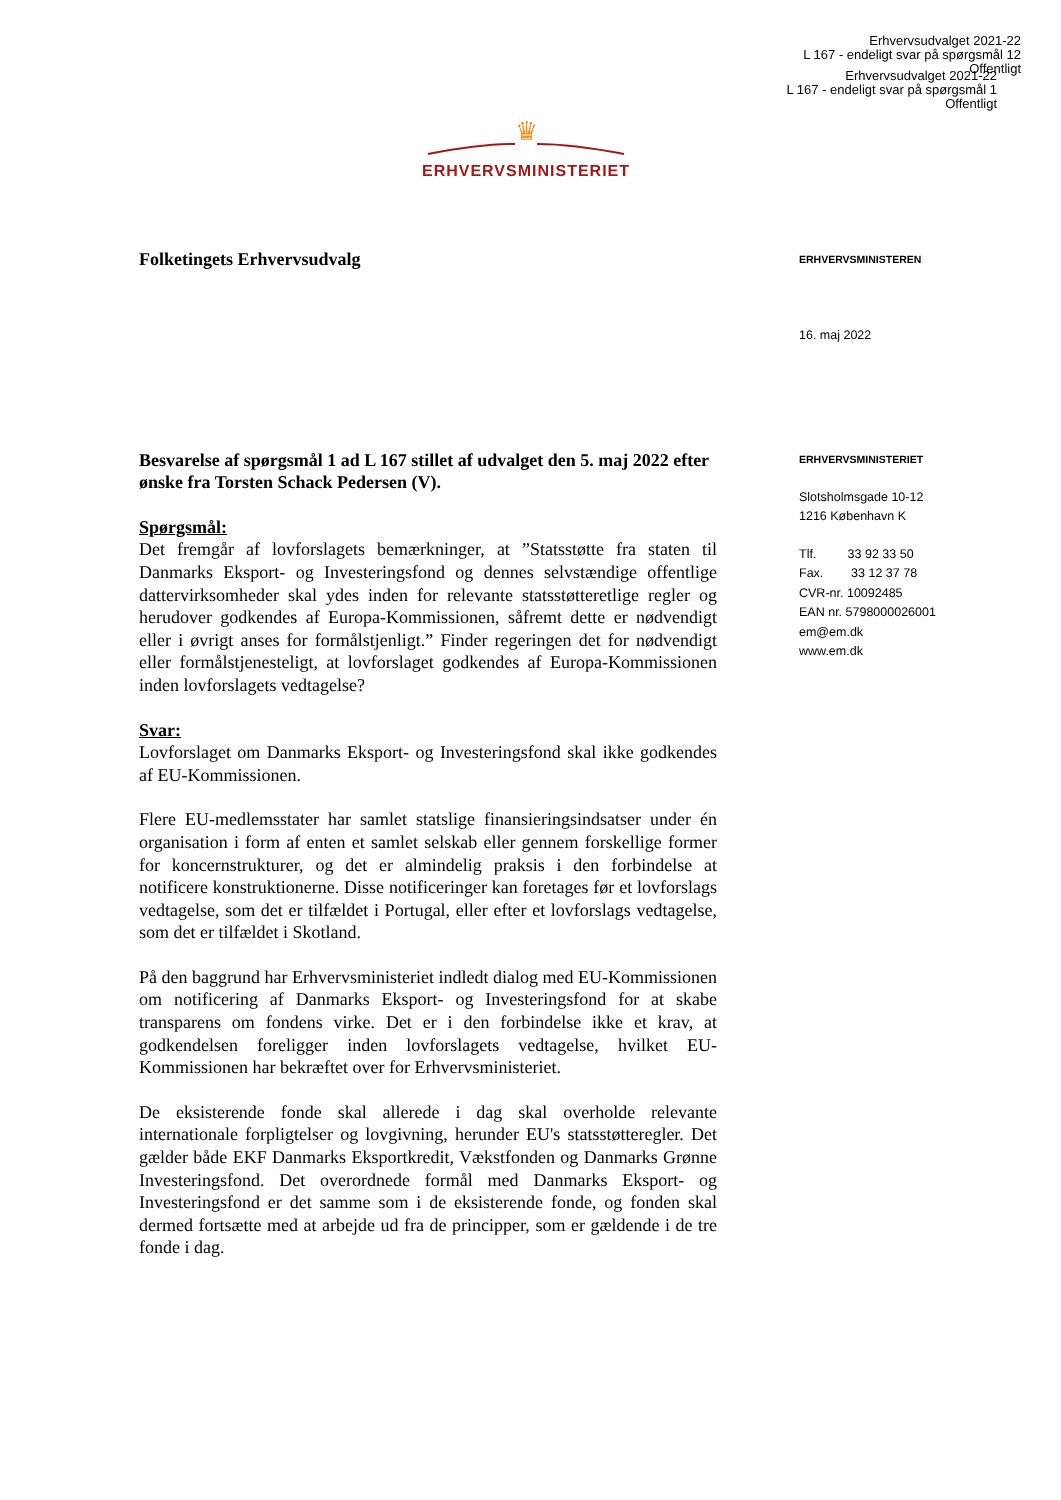Erhvervsudvalget 2021-22
L 167 - endeligt svar på spørgsmål 12
Offentligt
Erhvervsudvalget 2021-22
L 167 - endeligt svar på spørgsmål 1
Offentligt
♛
ERHVERVSMINISTERIET
Folketingets Erhvervsudvalg
Besvarelse af spørgsmål 1 ad L 167 stillet af udvalget den 5. maj 2022 efter ønske fra Torsten Schack Pedersen (V).
Spørgsmål:
Det fremgår af lovforslagets bemærkninger, at ”Statsstøtte fra staten til Danmarks Eksport- og Investeringsfond og dennes selvstændige offentlige dattervirksomheder skal ydes inden for relevante statsstøtteretlige regler og herudover godkendes af Europa-Kommissionen, såfremt dette er nødvendigt eller i øvrigt anses for formålstjenligt.” Finder regeringen det for nødvendigt eller formålstjenesteligt, at lovforslaget godkendes af Europa-Kommissionen inden lovforslagets vedtagelse?
Svar:
Lovforslaget om Danmarks Eksport- og Investeringsfond skal ikke godkendes af EU-Kommissionen.
Flere EU-medlemsstater har samlet statslige finansieringsindsatser under én organisation i form af enten et samlet selskab eller gennem forskellige former for koncernstrukturer, og det er almindelig praksis i den forbindelse at notificere konstruktionerne. Disse notificeringer kan foretages før et lovforslags vedtagelse, som det er tilfældet i Portugal, eller efter et lovforslags vedtagelse, som det er tilfældet i Skotland.
På den baggrund har Erhvervsministeriet indledt dialog med EU-Kommissionen om notificering af Danmarks Eksport- og Investeringsfond for at skabe transparens om fondens virke. Det er i den forbindelse ikke et krav, at godkendelsen foreligger inden lovforslagets vedtagelse, hvilket EU-Kommissionen har bekræftet over for Erhvervsministeriet.
De eksisterende fonde skal allerede i dag skal overholde relevante internationale forpligtelser og lovgivning, herunder EU's statsstøtteregler. Det gælder både EKF Danmarks Eksportkredit, Vækstfonden og Danmarks Grønne Investeringsfond. Det overordnede formål med Danmarks Eksport- og Investeringsfond er det samme som i de eksisterende fonde, og fonden skal dermed fortsætte med at arbejde ud fra de principper, som er gældende i de tre fonde i dag.
ERHVERVSMINISTEREN
16. maj 2022
ERHVERVSMINISTERIET
Slotsholmsgade 10-12
1216 København K
Tlf. 33 92 33 50
Fax. 33 12 37 78
CVR-nr. 10092485
EAN nr. 5798000026001
em@em.dk
www.em.dk